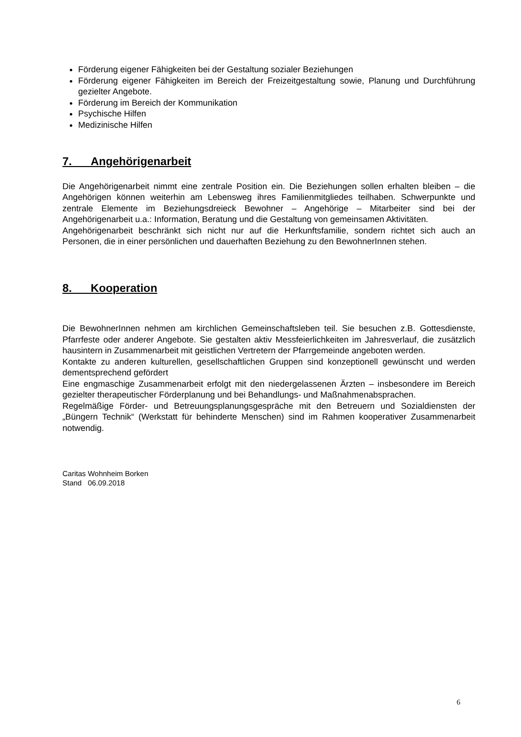Förderung eigener Fähigkeiten bei der Gestaltung sozialer Beziehungen
Förderung eigener Fähigkeiten im Bereich der Freizeitgestaltung sowie, Planung und Durchführung gezielter Angebote.
Förderung im Bereich der Kommunikation
Psychische Hilfen
Medizinische Hilfen
7. Angehörigenarbeit
Die Angehörigenarbeit nimmt eine zentrale Position ein. Die Beziehungen sollen erhalten bleiben – die Angehörigen können weiterhin am Lebensweg ihres Familienmitgliedes teilhaben. Schwerpunkte und zentrale Elemente im Beziehungsdreieck Bewohner – Angehörige – Mitarbeiter sind bei der Angehörigenarbeit u.a.: Information, Beratung und die Gestaltung von gemeinsamen Aktivitäten.
Angehörigenarbeit beschränkt sich nicht nur auf die Herkunftsfamilie, sondern richtet sich auch an Personen, die in einer persönlichen und dauerhaften Beziehung zu den BewohnerInnen stehen.
8. Kooperation
Die BewohnerInnen nehmen am kirchlichen Gemeinschaftsleben teil. Sie besuchen z.B. Gottesdienste, Pfarrfeste oder anderer Angebote. Sie gestalten aktiv Messfeierlichkeiten im Jahresverlauf, die zusätzlich hausintern in Zusammenarbeit mit geistlichen Vertretern der Pfarrgemeinde angeboten werden.
Kontakte zu anderen kulturellen, gesellschaftlichen Gruppen sind konzeptionell gewünscht und werden dementsprechend gefördert
Eine engmaschige Zusammenarbeit erfolgt mit den niedergelassenen Ärzten – insbesondere im Bereich gezielter therapeutischer Förderplanung und bei Behandlungs- und Maßnahmenabsprachen.
Regelmäßige Förder- und Betreuungsplanungsgespräche mit den Betreuern und Sozialdiensten der „Büngern Technik“ (Werkstatt für behinderte Menschen) sind im Rahmen kooperativer Zusammenarbeit notwendig.
Caritas Wohnheim Borken
Stand 06.09.2018
6